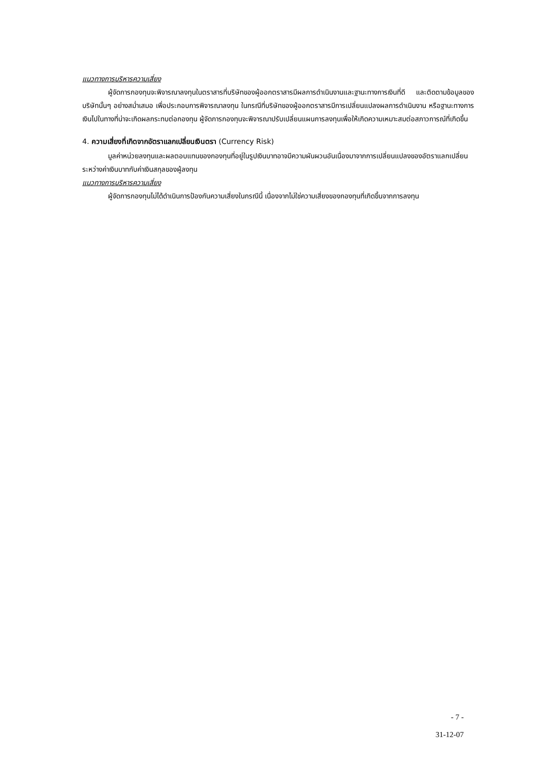แนวทางการบริหารความเสี่ยง
ผู้จัดการกองทุนจะพิจารณาลงทุนในตราสารที่บริษัทของผู้ออกตราสารมีผลการดำเนินงานและฐานะทางการเงินที่ดี และติดตามข้อมูลของบริษัทนั้นๆ อย่างสม่ำเสมอ เพื่อประกอบการพิจารณาลงทุน ในกรณีที่บริษัทของผู้ออกตราสารมีการเปลี่ยนแปลงผลการดำเนินงาน หรือฐานะทางการเงินไปในทางที่น่าจะเกิดผลกระทบต่อกองทุน ผู้จัดการกองทุนจะพิจารณาปรับเปลี่ยนแผนการลงทุนเพื่อให้เกิดความเหมาะสมต่อสภาวการณ์ที่เกิดขึ้น
4. ความเสี่ยงที่เกิดจากอัตราแลกเปลี่ยนเงินตรา (Currency Risk)
มูลค่าหน่วยลงทุนและผลตอบแทนของกองทุนที่อยู่ในรูปเงินบาทอาจมีความผันผวนอันเนื่องมาจากการเปลี่ยนแปลงของอัตราแลกเปลี่ยนระหว่างค่าเงินบาทกับค่าเงินสกุลของผู้ลงทุน
แนวทางการบริหารความเสี่ยง
ผู้จัดการกองทุนไม่ได้ดำเนินการป้องกันความเสี่ยงในกรณีนี้ เนื่องจากไม่ใช่ความเสี่ยงของกองทุนที่เกิดขึ้นจากการลงทุน
- 7 -
31-12-07